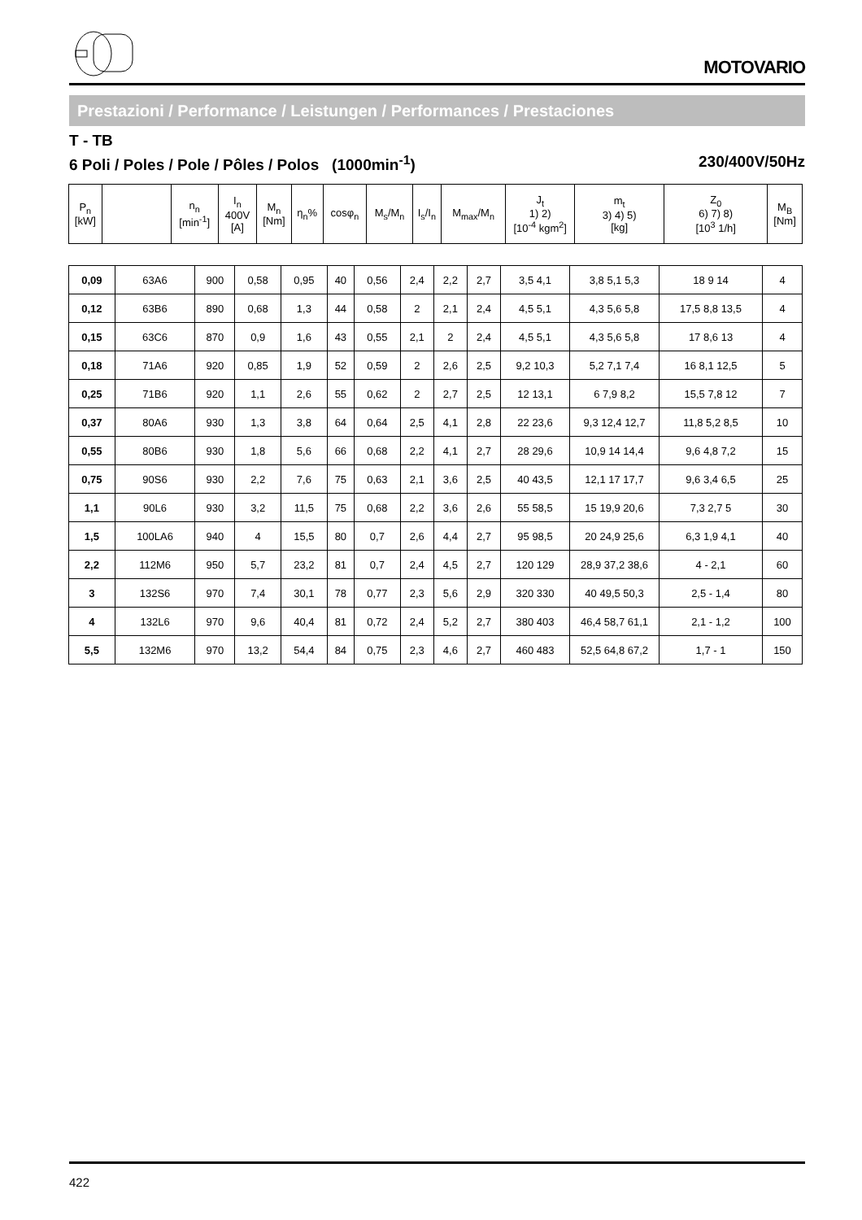MOTOVARIO
Prestazioni / Performance / Leistungen / Performances / Prestaciones
T - TB
6 Poli / Poles / Pole / Pôles / Polos (1000min<sup>-1</sup>) 230/400V/50Hz
| P<sub>n</sub> [kW] | | n<sub>n</sub> [min<sup>-1</sup>] | I<sub>n</sub> 400V [A] | M<sub>n</sub> [Nm] | η<sub>n</sub>% | cosφ<sub>n</sub> | M<sub>s</sub>/M<sub>n</sub> | I<sub>s</sub>/I<sub>n</sub> | M<sub>max</sub>/M<sub>n</sub> | J<sub>t</sub> 1) 2) [10<sup>-4</sup> kgm<sup>2</sup>] | m<sub>t</sub> 3) 4) 5) [kg] | Z<sub>0</sub> 6) 7) 8) [10<sup>3</sup> 1/h] | M<sub>B</sub> [Nm] |
| --- | --- | --- | --- | --- | --- | --- | --- | --- | --- | --- | --- | --- | --- |
| 0,09 | 63A6 | 900 | 0,58 | 0,95 | 40 | 0,56 | 2,4 | 2,2 | 2,7 | 3,5 4,1 | 3,8 5,1 5,3 | 18 9 14 | 4 |
| 0,12 | 63B6 | 890 | 0,68 | 1,3 | 44 | 0,58 | 2 | 2,1 | 2,4 | 4,5 5,1 | 4,3 5,6 5,8 | 17,5 8,8 13,5 | 4 |
| 0,15 | 63C6 | 870 | 0,9 | 1,6 | 43 | 0,55 | 2,1 | 2 | 2,4 | 4,5 5,1 | 4,3 5,6 5,8 | 17 8,6 13 | 4 |
| 0,18 | 71A6 | 920 | 0,85 | 1,9 | 52 | 0,59 | 2 | 2,6 | 2,5 | 9,2 10,3 | 5,2 7,1 7,4 | 16 8,1 12,5 | 5 |
| 0,25 | 71B6 | 920 | 1,1 | 2,6 | 55 | 0,62 | 2 | 2,7 | 2,5 | 12 13,1 | 6 7,9 8,2 | 15,5 7,8 12 | 7 |
| 0,37 | 80A6 | 930 | 1,3 | 3,8 | 64 | 0,64 | 2,5 | 4,1 | 2,8 | 22 23,6 | 9,3 12,4 12,7 | 11,8 5,2 8,5 | 10 |
| 0,55 | 80B6 | 930 | 1,8 | 5,6 | 66 | 0,68 | 2,2 | 4,1 | 2,7 | 28 29,6 | 10,9 14 14,4 | 9,6 4,8 7,2 | 15 |
| 0,75 | 90S6 | 930 | 2,2 | 7,6 | 75 | 0,63 | 2,1 | 3,6 | 2,5 | 40 43,5 | 12,1 17 17,7 | 9,6 3,4 6,5 | 25 |
| 1,1 | 90L6 | 930 | 3,2 | 11,5 | 75 | 0,68 | 2,2 | 3,6 | 2,6 | 55 58,5 | 15 19,9 20,6 | 7,3 2,7 5 | 30 |
| 1,5 | 100LA6 | 940 | 4 | 15,5 | 80 | 0,7 | 2,6 | 4,4 | 2,7 | 95 98,5 | 20 24,9 25,6 | 6,3 1,9 4,1 | 40 |
| 2,2 | 112M6 | 950 | 5,7 | 23,2 | 81 | 0,7 | 2,4 | 4,5 | 2,7 | 120 129 | 28,9 37,2 38,6 | 4 - 2,1 | 60 |
| 3 | 132S6 | 970 | 7,4 | 30,1 | 78 | 0,77 | 2,3 | 5,6 | 2,9 | 320 330 | 40 49,5 50,3 | 2,5 - 1,4 | 80 |
| 4 | 132L6 | 970 | 9,6 | 40,4 | 81 | 0,72 | 2,4 | 5,2 | 2,7 | 380 403 | 46,4 58,7 61,1 | 2,1 - 1,2 | 100 |
| 5,5 | 132M6 | 970 | 13,2 | 54,4 | 84 | 0,75 | 2,3 | 4,6 | 2,7 | 460 483 | 52,5 64,8 67,2 | 1,7 - 1 | 150 |
422